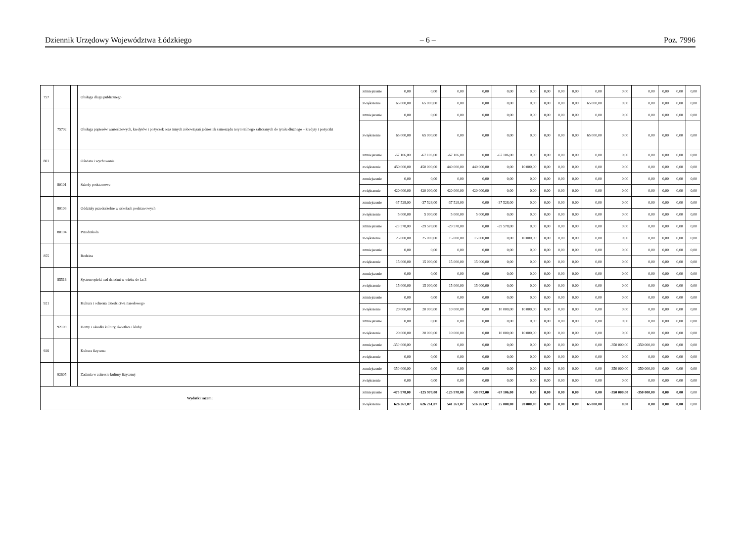Dziennik Urzędowy Województwa Łódzkiego – 6 – Poz. 7996
| 757 | | | Obsługa długu publicznego | zmniejszenie | 0,00 | 0,00 | 0,00 | 0,00 | 0,00 | 0,00 | 0,00 | 0,00 | 0,00 | 0,00 | 0,00 | 0,00 | 0,00 | 0,00 | 0,00 |
| | | | | zwiększenie | 65 000,00 | 65 000,00 | 0,00 | 0,00 | 0,00 | 0,00 | 0,00 | 0,00 | 0,00 | 65 000,00 | 0,00 | 0,00 | 0,00 | 0,00 | 0,00 |
| | 75702 | | Obsługa papierów wartościowych, kredytów i pożyczek oraz innych zobowiązań jednostek samorządu terytorialnego zaliczanych do tytułu dłużnego – kredyty i pożyczki | zmniejszenie | 0,00 | 0,00 | 0,00 | 0,00 | 0,00 | 0,00 | 0,00 | 0,00 | 0,00 | 0,00 | 0,00 | 0,00 | 0,00 | 0,00 | 0,00 |
| | | | | zwiększenie | 65 000,00 | 65 000,00 | 0,00 | 0,00 | 0,00 | 0,00 | 0,00 | 0,00 | 0,00 | 65 000,00 | 0,00 | 0,00 | 0,00 | 0,00 | 0,00 |
| 801 | | | Oświata i wychowanie | zmniejszenie | -67 106,00 | -67 106,00 | -67 106,00 | 0,00 | -67 106,00 | 0,00 | 0,00 | 0,00 | 0,00 | 0,00 | 0,00 | 0,00 | 0,00 | 0,00 | 0,00 |
| | | | | zwiększenie | 450 000,00 | 450 000,00 | 440 000,00 | 440 000,00 | 0,00 | 10 000,00 | 0,00 | 0,00 | 0,00 | 0,00 | 0,00 | 0,00 | 0,00 | 0,00 | 0,00 |
| | 80101 | | Szkoły podstawowe | zmniejszenie | 0,00 | 0,00 | 0,00 | 0,00 | 0,00 | 0,00 | 0,00 | 0,00 | 0,00 | 0,00 | 0,00 | 0,00 | 0,00 | 0,00 | 0,00 |
| | | | | zwiększenie | 420 000,00 | 420 000,00 | 420 000,00 | 420 000,00 | 0,00 | 0,00 | 0,00 | 0,00 | 0,00 | 0,00 | 0,00 | 0,00 | 0,00 | 0,00 | 0,00 |
| | 80103 | | Oddziały przedszkolne w szkołach podstawowych | zmniejszenie | -37 528,00 | -37 528,00 | -37 528,00 | 0,00 | -37 528,00 | 0,00 | 0,00 | 0,00 | 0,00 | 0,00 | 0,00 | 0,00 | 0,00 | 0,00 | 0,00 |
| | | | | zwiększenie | 5 000,00 | 5 000,00 | 5 000,00 | 5 000,00 | 0,00 | 0,00 | 0,00 | 0,00 | 0,00 | 0,00 | 0,00 | 0,00 | 0,00 | 0,00 | 0,00 |
| | 80104 | | Przedszkola | zmniejszenie | -29 578,00 | -29 578,00 | -29 578,00 | 0,00 | -29 578,00 | 0,00 | 0,00 | 0,00 | 0,00 | 0,00 | 0,00 | 0,00 | 0,00 | 0,00 | 0,00 |
| | | | | zwiększenie | 25 000,00 | 25 000,00 | 15 000,00 | 15 000,00 | 0,00 | 10 000,00 | 0,00 | 0,00 | 0,00 | 0,00 | 0,00 | 0,00 | 0,00 | 0,00 | 0,00 |
| 855 | | | Rodzina | zmniejszenie | 0,00 | 0,00 | 0,00 | 0,00 | 0,00 | 0,00 | 0,00 | 0,00 | 0,00 | 0,00 | 0,00 | 0,00 | 0,00 | 0,00 | 0,00 |
| | | | | zwiększenie | 15 000,00 | 15 000,00 | 15 000,00 | 15 000,00 | 0,00 | 0,00 | 0,00 | 0,00 | 0,00 | 0,00 | 0,00 | 0,00 | 0,00 | 0,00 | 0,00 |
| | 85516 | | System opieki nad dziećmi w wieku do lat 3 | zmniejszenie | 0,00 | 0,00 | 0,00 | 0,00 | 0,00 | 0,00 | 0,00 | 0,00 | 0,00 | 0,00 | 0,00 | 0,00 | 0,00 | 0,00 | 0,00 |
| | | | | zwiększenie | 15 000,00 | 15 000,00 | 15 000,00 | 15 000,00 | 0,00 | 0,00 | 0,00 | 0,00 | 0,00 | 0,00 | 0,00 | 0,00 | 0,00 | 0,00 | 0,00 |
| 921 | | | Kultura i ochrona dziedzictwa narodowego | zmniejszenie | 0,00 | 0,00 | 0,00 | 0,00 | 0,00 | 0,00 | 0,00 | 0,00 | 0,00 | 0,00 | 0,00 | 0,00 | 0,00 | 0,00 | 0,00 |
| | | | | zwiększenie | 20 000,00 | 20 000,00 | 10 000,00 | 0,00 | 10 000,00 | 10 000,00 | 0,00 | 0,00 | 0,00 | 0,00 | 0,00 | 0,00 | 0,00 | 0,00 | 0,00 |
| | 92109 | | Domy i ośrodki kultury, świetlice i kluby | zmniejszenie | 0,00 | 0,00 | 0,00 | 0,00 | 0,00 | 0,00 | 0,00 | 0,00 | 0,00 | 0,00 | 0,00 | 0,00 | 0,00 | 0,00 | 0,00 |
| | | | | zwiększenie | 20 000,00 | 20 000,00 | 10 000,00 | 0,00 | 10 000,00 | 10 000,00 | 0,00 | 0,00 | 0,00 | 0,00 | 0,00 | 0,00 | 0,00 | 0,00 | 0,00 |
| 926 | | | Kultura fizyczna | zmniejszenie | -350 000,00 | 0,00 | 0,00 | 0,00 | 0,00 | 0,00 | 0,00 | 0,00 | 0,00 | 0,00 | -350 000,00 | -350 000,00 | 0,00 | 0,00 | 0,00 |
| | | | | zwiększenie | 0,00 | 0,00 | 0,00 | 0,00 | 0,00 | 0,00 | 0,00 | 0,00 | 0,00 | 0,00 | 0,00 | 0,00 | 0,00 | 0,00 | 0,00 |
| | 92605 | | Zadania w zakresie kultury fizycznej | zmniejszenie | -350 000,00 | 0,00 | 0,00 | 0,00 | 0,00 | 0,00 | 0,00 | 0,00 | 0,00 | 0,00 | -350 000,00 | -350 000,00 | 0,00 | 0,00 | 0,00 |
| | | | | zwiększenie | 0,00 | 0,00 | 0,00 | 0,00 | 0,00 | 0,00 | 0,00 | 0,00 | 0,00 | 0,00 | 0,00 | 0,00 | 0,00 | 0,00 | 0,00 |
| Wydatki razem: | | | | zmniejszenie | -475 978,00 | -125 978,00 | -125 978,00 | -58 872,00 | -67 106,00 | 0,00 | 0,00 | 0,00 | 0,00 | 0,00 | -350 000,00 | -350 000,00 | 0,00 | 0,00 | 0,00 |
| | | | | zwiększenie | 626 261,07 | 626 261,07 | 541 261,07 | 516 261,07 | 25 000,00 | 20 000,00 | 0,00 | 0,00 | 0,00 | 65 000,00 | 0,00 | 0,00 | 0,00 | 0,00 | 0,00 |